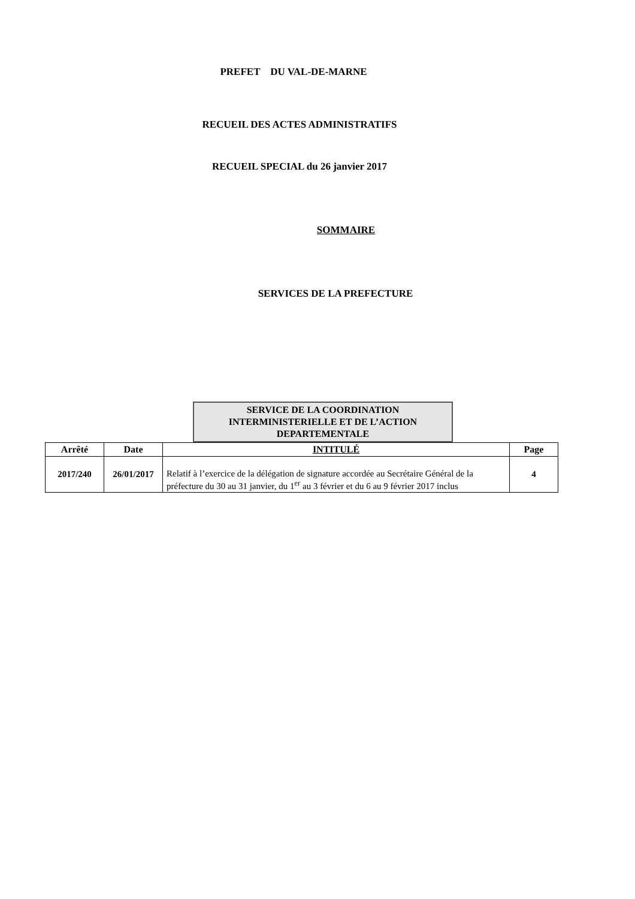PREFET DU VAL-DE-MARNE
RECUEIL DES ACTES ADMINISTRATIFS
RECUEIL SPECIAL du 26 janvier 2017
SOMMAIRE
SERVICES DE LA PREFECTURE
SERVICE DE LA COORDINATION
INTERMINISTERIELLE ET DE L’ACTION
DEPARTEMENTALE
| Arrêté | Date | INTITULÉ | Page |
| --- | --- | --- | --- |
| 2017/240 | 26/01/2017 | Relatif à l’exercice de la délégation de signature accordée au Secrétaire Général de la préfecture du 30 au 31 janvier, du 1<sup>er</sup> au 3 février et du 6 au 9 février 2017 inclus | 4 |